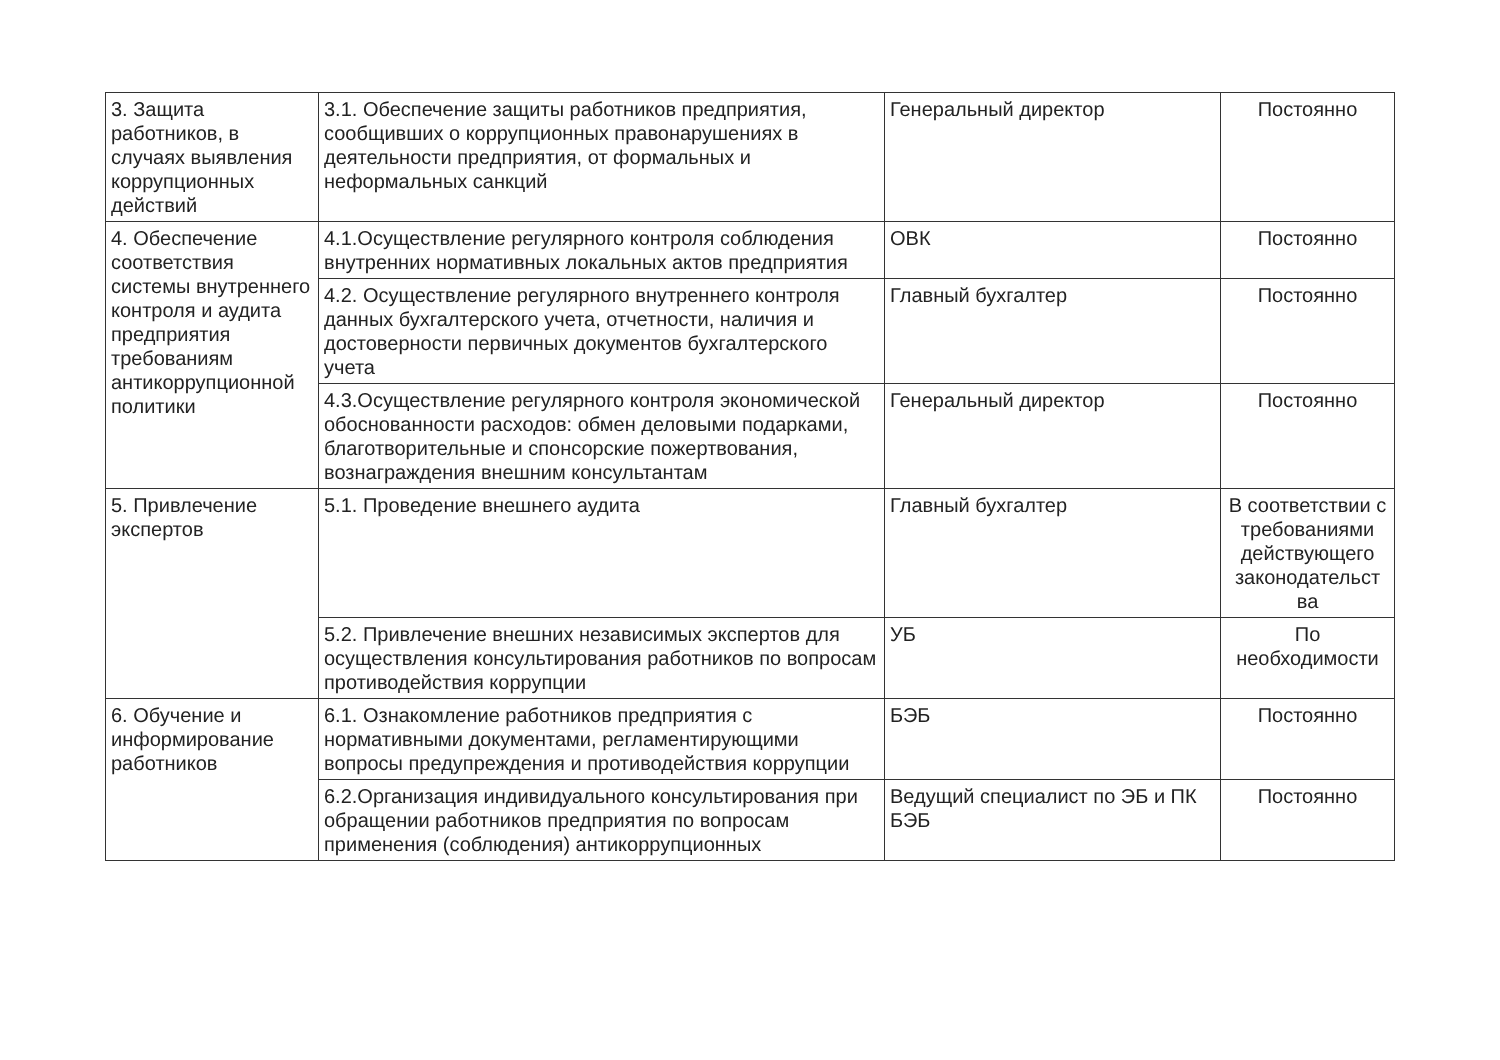| 3. Защита работников, в случаях выявления коррупционных действий | 3.1. Обеспечение защиты работников предприятия, сообщивших о коррупционных правонарушениях в деятельности предприятия, от формальных и неформальных санкций | Генеральный директор | Постоянно |
| 4. Обеспечение соответствия системы внутреннего контроля и аудита предприятия требованиям антикоррупционной политики | 4.1.Осуществление регулярного контроля соблюдения внутренних нормативных локальных актов предприятия | ОВК | Постоянно |
| | 4.2. Осуществление регулярного внутреннего контроля данных бухгалтерского учета, отчетности, наличия и достоверности первичных документов бухгалтерского учета | Главный бухгалтер | Постоянно |
| | 4.3.Осуществление регулярного контроля экономической обоснованности расходов: обмен деловыми подарками, благотворительные и спонсорские пожертвования, вознаграждения внешним консультантам | Генеральный директор | Постоянно |
| 5. Привлечение экспертов | 5.1. Проведение внешнего аудита | Главный бухгалтер | В соответствии с требованиями действующего законодательст ва |
| | 5.2. Привлечение внешних независимых экспертов для осуществления консультирования работников по вопросам противодействия коррупции | УБ | По необходимости |
| 6. Обучение и информирование работников | 6.1. Ознакомление работников предприятия с нормативными документами, регламентирующими вопросы предупреждения и противодействия коррупции | БЭБ | Постоянно |
| | 6.2.Организация индивидуального консультирования при обращении работников предприятия по вопросам применения (соблюдения) антикоррупционных | Ведущий специалист по ЭБ и ПК БЭБ | Постоянно |